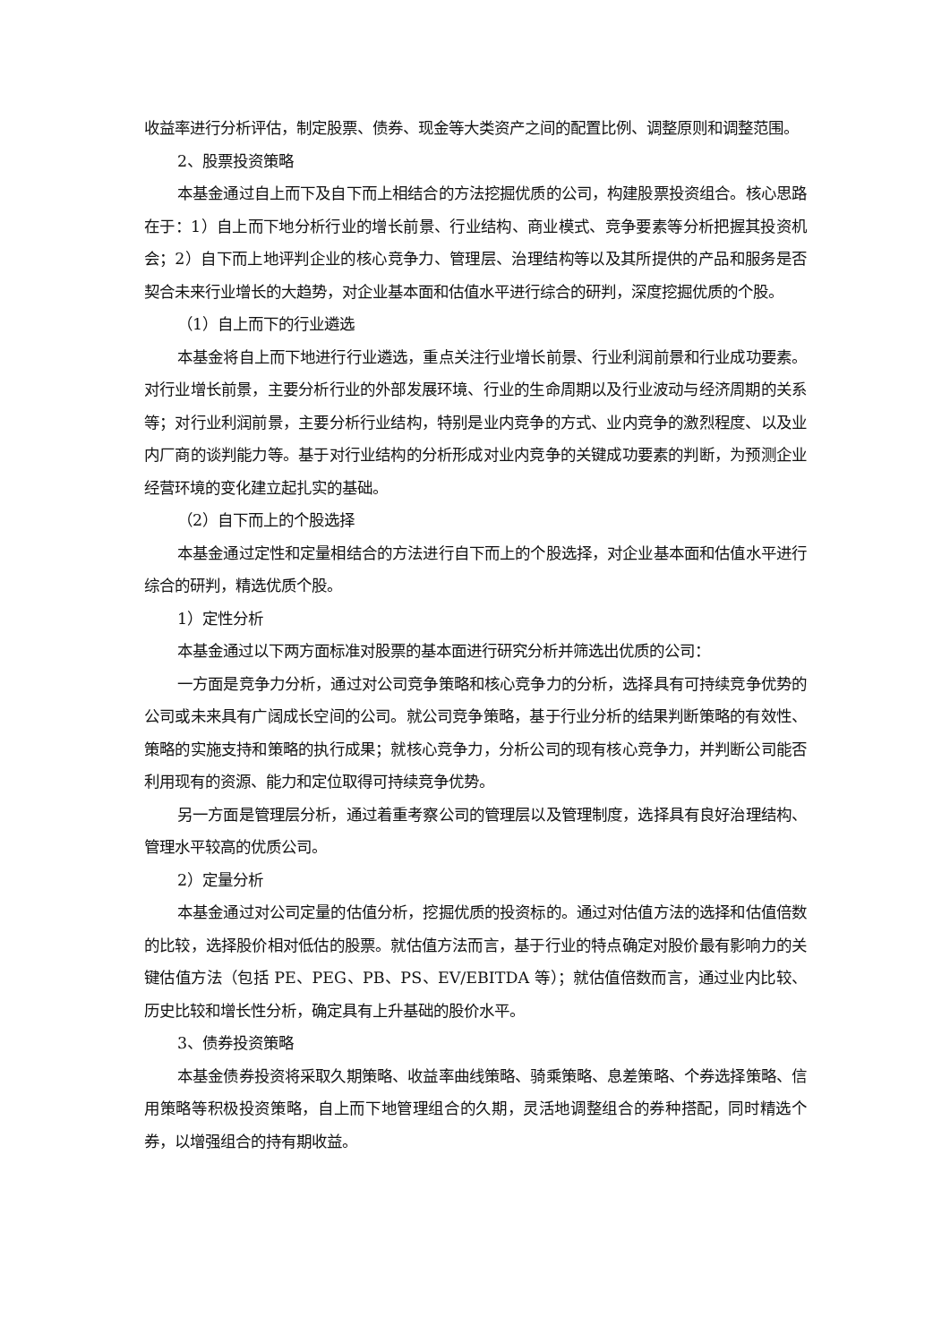收益率进行分析评估，制定股票、债券、现金等大类资产之间的配置比例、调整原则和调整范围。
2、股票投资策略
本基金通过自上而下及自下而上相结合的方法挖掘优质的公司，构建股票投资组合。核心思路在于：1）自上而下地分析行业的增长前景、行业结构、商业模式、竞争要素等分析把握其投资机会；2）自下而上地评判企业的核心竞争力、管理层、治理结构等以及其所提供的产品和服务是否契合未来行业增长的大趋势，对企业基本面和估值水平进行综合的研判，深度挖掘优质的个股。
（1）自上而下的行业遴选
本基金将自上而下地进行行业遴选，重点关注行业增长前景、行业利润前景和行业成功要素。对行业增长前景，主要分析行业的外部发展环境、行业的生命周期以及行业波动与经济周期的关系等；对行业利润前景，主要分析行业结构，特别是业内竞争的方式、业内竞争的激烈程度、以及业内厂商的谈判能力等。基于对行业结构的分析形成对业内竞争的关键成功要素的判断，为预测企业经营环境的变化建立起扎实的基础。
（2）自下而上的个股选择
本基金通过定性和定量相结合的方法进行自下而上的个股选择，对企业基本面和估值水平进行综合的研判，精选优质个股。
1）定性分析
本基金通过以下两方面标准对股票的基本面进行研究分析并筛选出优质的公司：
一方面是竞争力分析，通过对公司竞争策略和核心竞争力的分析，选择具有可持续竞争优势的公司或未来具有广阔成长空间的公司。就公司竞争策略，基于行业分析的结果判断策略的有效性、策略的实施支持和策略的执行成果；就核心竞争力，分析公司的现有核心竞争力，并判断公司能否利用现有的资源、能力和定位取得可持续竞争优势。
另一方面是管理层分析，通过着重考察公司的管理层以及管理制度，选择具有良好治理结构、管理水平较高的优质公司。
2）定量分析
本基金通过对公司定量的估值分析，挖掘优质的投资标的。通过对估值方法的选择和估值倍数的比较，选择股价相对低估的股票。就估值方法而言，基于行业的特点确定对股价最有影响力的关键估值方法（包括 PE、PEG、PB、PS、EV/EBITDA 等）；就估值倍数而言，通过业内比较、历史比较和增长性分析，确定具有上升基础的股价水平。
3、债券投资策略
本基金债券投资将采取久期策略、收益率曲线策略、骑乘策略、息差策略、个券选择策略、信用策略等积极投资策略，自上而下地管理组合的久期，灵活地调整组合的券种搭配，同时精选个券，以增强组合的持有期收益。